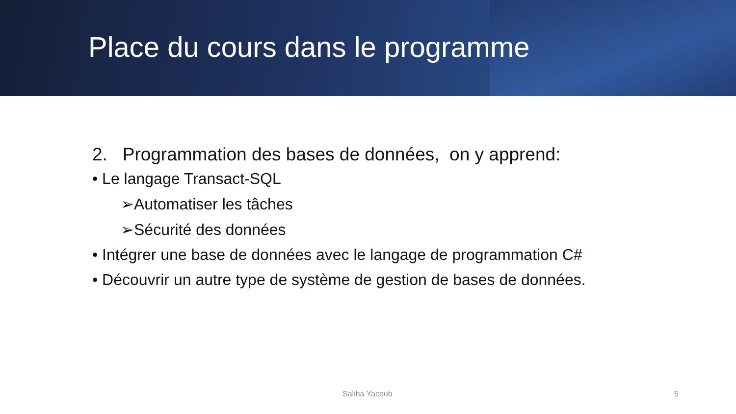Place du cours dans le programme
2. Programmation des bases de données, on y apprend:
• Le langage Transact-SQL
➢Automatiser les tâches
➢Sécurité des données
• Intégrer une base de données avec le langage de programmation C#
• Découvrir un autre type de système de gestion de bases de données.
Saliha Yacoub 5